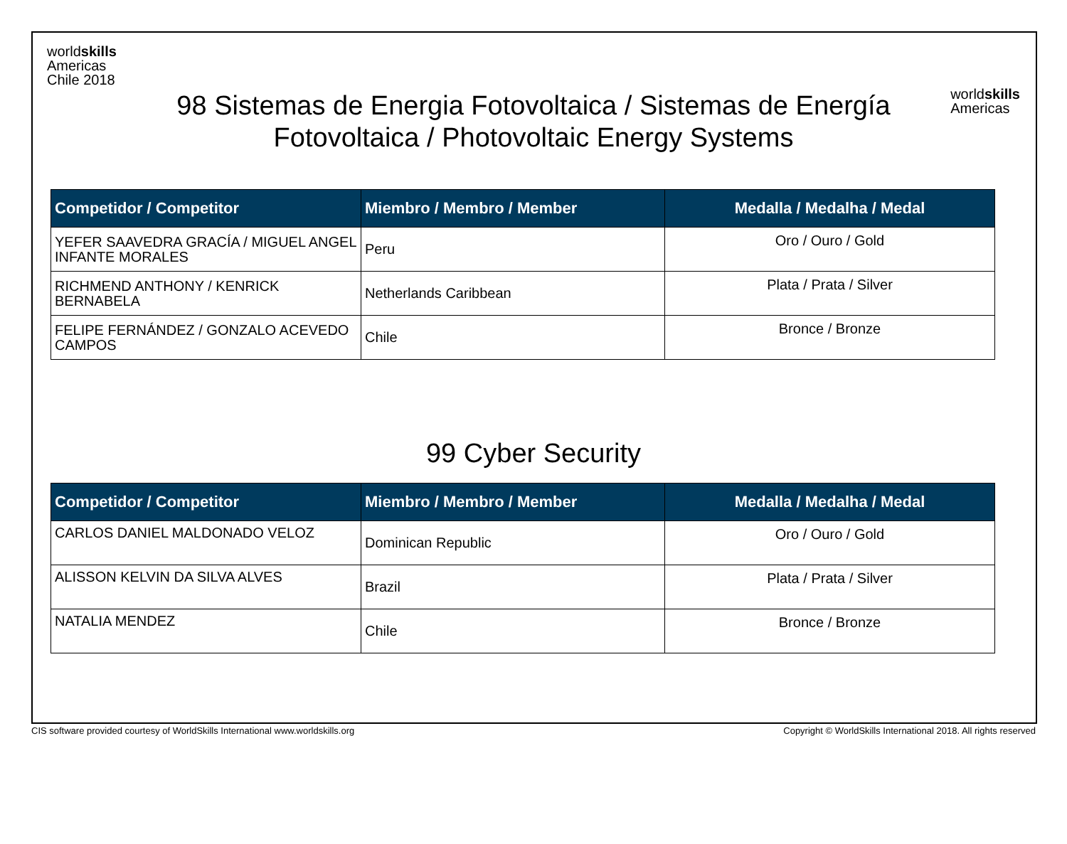worldskills
Americas
Chile 2018
worldskills
Americas
98 Sistemas de Energia Fotovoltaica / Sistemas de Energía
Fotovoltaica / Photovoltaic Energy Systems
| Competidor / Competitor | Miembro / Membro / Member | Medalla / Medalha / Medal |
| --- | --- | --- |
| YEFER SAAVEDRA GRACÍA / MIGUEL ANGEL INFANTE MORALES | Peru | Oro / Ouro / Gold |
| RICHMEND ANTHONY / KENRICK BERNABELA | Netherlands Caribbean | Plata / Prata / Silver |
| FELIPE FERNÁNDEZ / GONZALO ACEVEDO CAMPOS | Chile | Bronce / Bronze |
99 Cyber Security
| Competidor / Competitor | Miembro / Membro / Member | Medalla / Medalha / Medal |
| --- | --- | --- |
| CARLOS DANIEL MALDONADO VELOZ | Dominican Republic | Oro / Ouro / Gold |
| ALISSON KELVIN DA SILVA ALVES | Brazil | Plata / Prata / Silver |
| NATALIA MENDEZ | Chile | Bronce / Bronze |
CIS software provided courtesy of WorldSkills International www.worldskills.org Copyright © WorldSkills International 2018. All rights reserved